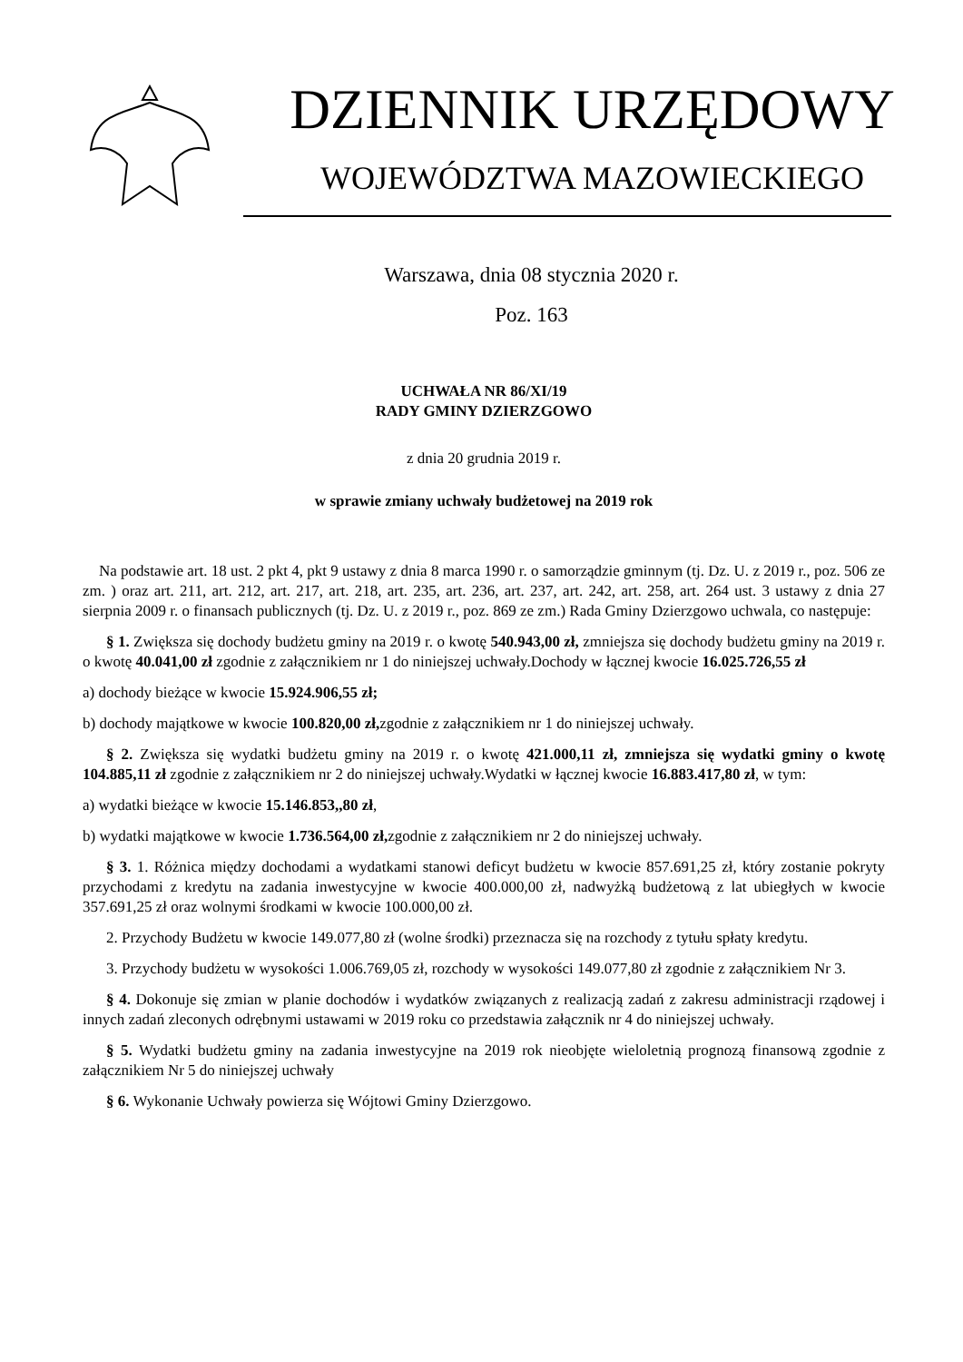DZIENNIK URZĘDOWY
WOJEWÓDZTWA MAZOWIECKIEGO
Warszawa, dnia 08 stycznia 2020 r.
Poz. 163
UCHWAŁA NR 86/XI/19
RADY GMINY DZIERZGOWO
z dnia 20 grudnia 2019 r.
w sprawie zmiany uchwały budżetowej na 2019 rok
Na podstawie art. 18 ust. 2 pkt 4, pkt 9 ustawy z dnia 8 marca 1990 r. o samorządzie gminnym (tj. Dz. U. z 2019 r., poz. 506 ze zm. ) oraz art. 211, art. 212, art. 217, art. 218, art. 235, art. 236, art. 237, art. 242, art. 258, art. 264 ust. 3 ustawy z dnia 27 sierpnia 2009 r. o finansach publicznych (tj. Dz. U. z 2019 r., poz. 869 ze zm.) Rada Gminy Dzierzgowo uchwala, co następuje:
§ 1. Zwiększa się dochody budżetu gminy na 2019 r. o kwotę 540.943,00 zł, zmniejsza się dochody budżetu gminy na 2019 r. o kwotę 40.041,00 zł zgodnie z załącznikiem nr 1 do niniejszej uchwały.Dochody w łącznej kwocie 16.025.726,55 zł
a) dochody bieżące w kwocie 15.924.906,55 zł;
b) dochody majątkowe w kwocie 100.820,00 zł, zgodnie z załącznikiem nr 1 do niniejszej uchwały.
§ 2. Zwiększa się wydatki budżetu gminy na 2019 r. o kwotę 421.000,11 zł, zmniejsza się wydatki gminy o kwotę 104.885,11 zł zgodnie z załącznikiem nr 2 do niniejszej uchwały.Wydatki w łącznej kwocie 16.883.417,80 zł, w tym:
a) wydatki bieżące w kwocie 15.146.853,,80 zł,
b) wydatki majątkowe w kwocie 1.736.564,00 zł, zgodnie z załącznikiem nr 2 do niniejszej uchwały.
§ 3. 1. Różnica między dochodami a wydatkami stanowi deficyt budżetu w kwocie 857.691,25 zł, który zostanie pokryty przychodami z kredytu na zadania inwestycyjne w kwocie 400.000,00 zł, nadwyżką budżetową z lat ubiegłych w kwocie 357.691,25 zł oraz wolnymi środkami w kwocie 100.000,00 zł.
2. Przychody Budżetu w kwocie 149.077,80 zł (wolne środki) przeznacza się na rozchody z tytułu spłaty kredytu.
3. Przychody budżetu w wysokości 1.006.769,05 zł, rozchody w wysokości 149.077,80 zł zgodnie z załącznikiem Nr 3.
§ 4. Dokonuje się zmian w planie dochodów i wydatków związanych z realizacją zadań z zakresu administracji rządowej i innych zadań zleconych odrębnymi ustawami w 2019 roku co przedstawia załącznik nr 4 do niniejszej uchwały.
§ 5. Wydatki budżetu gminy na zadania inwestycyjne na 2019 rok nieobjęte wieloletnią prognozą finansową zgodnie z załącznikiem Nr 5 do niniejszej uchwały
§ 6. Wykonanie Uchwały powierza się Wójtowi Gminy Dzierzgowo.